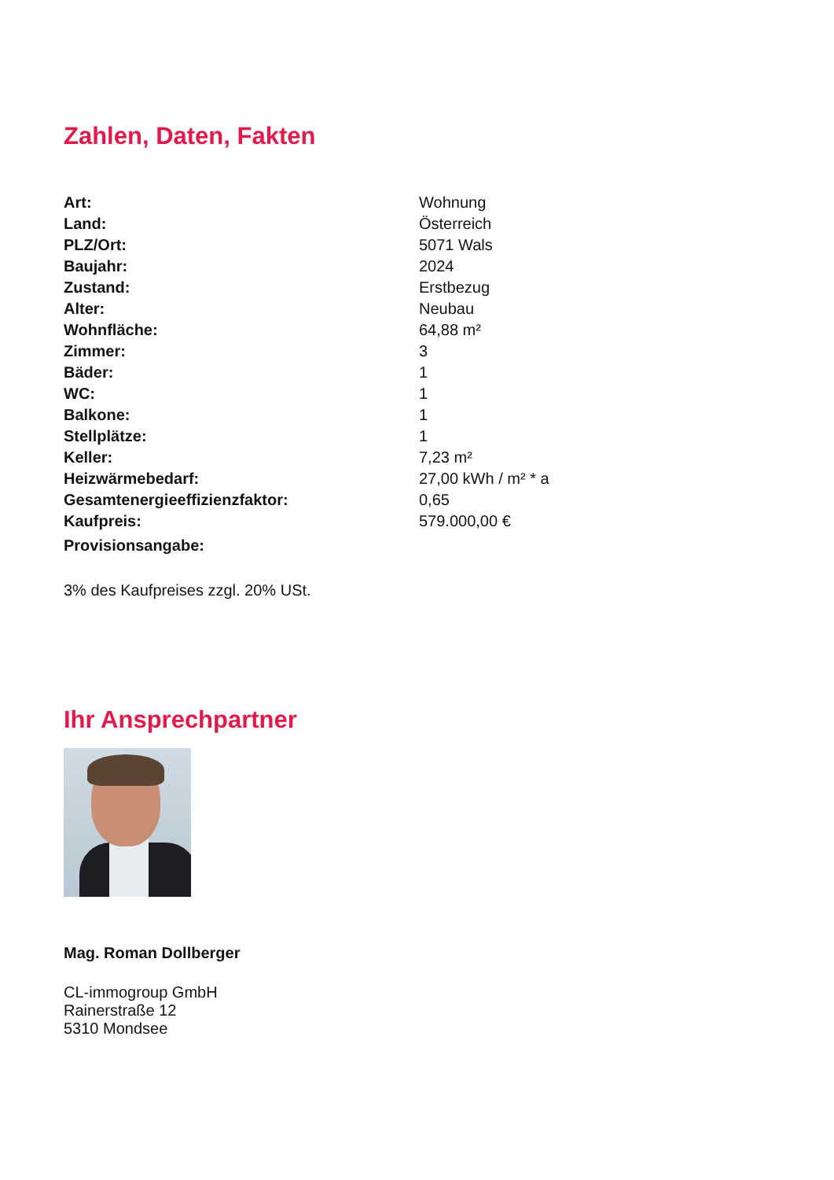Zahlen, Daten, Fakten
| Art: | Wohnung |
| Land: | Österreich |
| PLZ/Ort: | 5071 Wals |
| Baujahr: | 2024 |
| Zustand: | Erstbezug |
| Alter: | Neubau |
| Wohnfläche: | 64,88 m² |
| Zimmer: | 3 |
| Bäder: | 1 |
| WC: | 1 |
| Balkone: | 1 |
| Stellplätze: | 1 |
| Keller: | 7,23 m² |
| Heizwärmebedarf: | 27,00 kWh / m² * a |
| Gesamtenergieeffizienzfaktor: | 0,65 |
| Kaufpreis: | 579.000,00 € |
| Provisionsangabe: | |
3% des Kaufpreises zzgl. 20% USt.
Ihr Ansprechpartner
Mag. Roman Dollberger
CL-immogroup GmbH
Rainerstraße 12
5310 Mondsee